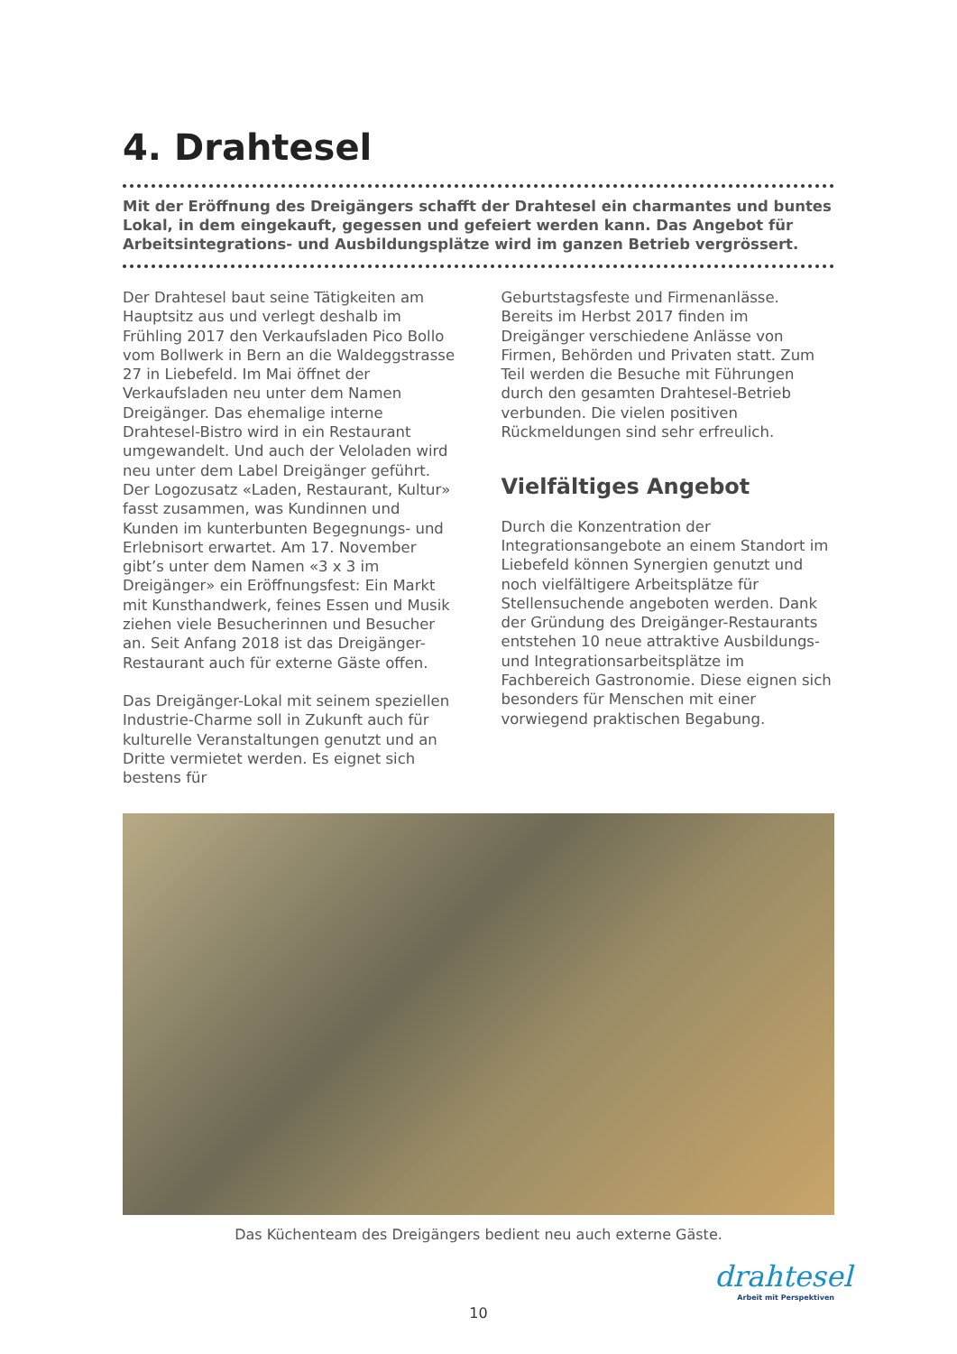4. Drahtesel
Mit der Eröffnung des Dreigängers schafft der Drahtesel ein charmantes und buntes Lokal, in dem eingekauft, gegessen und gefeiert werden kann. Das Angebot für Arbeitsintegrations- und Ausbildungsplätze wird im ganzen Betrieb vergrössert.
Der Drahtesel baut seine Tätigkeiten am Hauptsitz aus und verlegt deshalb im Frühling 2017 den Verkaufsladen Pico Bollo vom Bollwerk in Bern an die Waldeggstrasse 27 in Liebefeld. Im Mai öffnet der Verkaufsladen neu unter dem Namen Dreigänger. Das ehemalige interne Drahtesel-Bistro wird in ein Restaurant umgewandelt. Und auch der Veloladen wird neu unter dem Label Dreigänger geführt. Der Logozusatz «Laden, Restaurant, Kultur» fasst zusammen, was Kundinnen und Kunden im kunterbunten Begegnungs- und Erlebnisort erwartet. Am 17. November gibt’s unter dem Namen «3 x 3 im Dreigänger» ein Eröffnungsfest: Ein Markt mit Kunsthandwerk, feines Essen und Musik ziehen viele Besucherinnen und Besucher an. Seit Anfang 2018 ist das Dreigänger-Restaurant auch für externe Gäste offen.
Das Dreigänger-Lokal mit seinem speziellen Industrie-Charme soll in Zukunft auch für kulturelle Veranstaltungen genutzt und an Dritte vermietet werden. Es eignet sich bestens für
Geburtstagsfeste und Firmenanlässe. Bereits im Herbst 2017 finden im Dreigänger verschiedene Anlässe von Firmen, Behörden und Privaten statt. Zum Teil werden die Besuche mit Führungen durch den gesamten Drahtesel-Betrieb verbunden. Die vielen positiven Rückmeldungen sind sehr erfreulich.
Vielfältiges Angebot
Durch die Konzentration der Integrationsangebote an einem Standort im Liebefeld können Synergien genutzt und noch vielfältigere Arbeitsplätze für Stellensuchende angeboten werden. Dank der Gründung des Dreigänger-Restaurants entstehen 10 neue attraktive Ausbildungs- und Integrationsarbeitsplätze im Fachbereich Gastronomie. Diese eignen sich besonders für Menschen mit einer vorwiegend praktischen Begabung.
Das Küchenteam des Dreigängers bedient neu auch externe Gäste.
drahtesel
Arbeit mit Perspektiven
10